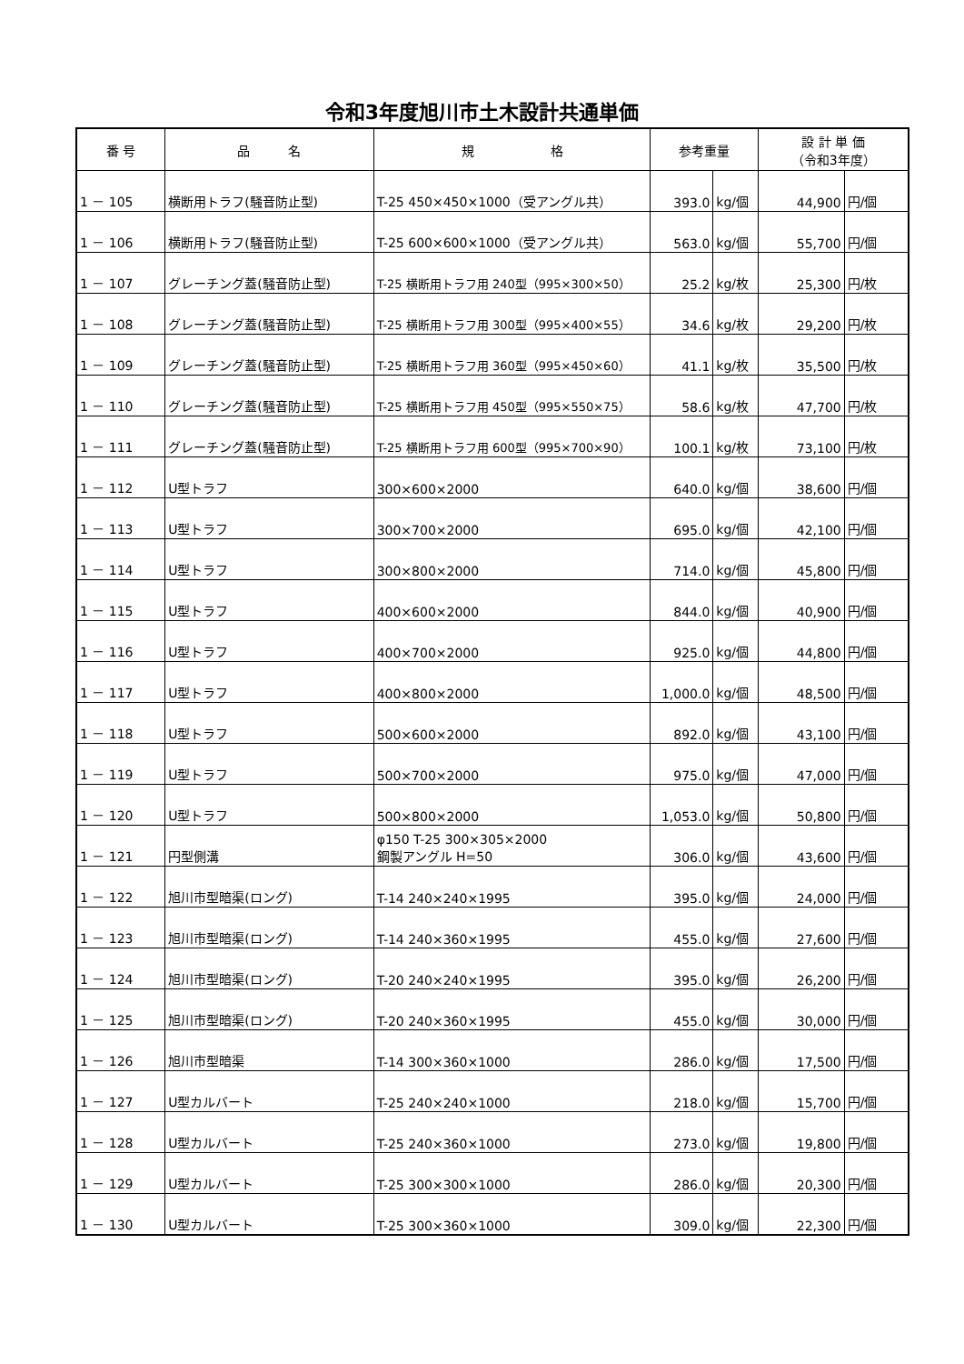令和3年度旭川市土木設計共通単価
| 番 号 | 品 名 | 規 格 | 参考重量 | | 設 計 単 価 （令和3年度） | |
| --- | --- | --- | --- | --- | --- | --- |
| 1 － 105 | 横断用トラフ(騒音防止型) | T-25 450×450×1000（受アングル共） | 393.0 | kg/個 | 44,900 | 円/個 |
| 1 － 106 | 横断用トラフ(騒音防止型) | T-25 600×600×1000（受アングル共） | 563.0 | kg/個 | 55,700 | 円/個 |
| 1 － 107 | グレーチング蓋(騒音防止型) | T-25 横断用トラフ用 240型（995×300×50） | 25.2 | kg/枚 | 25,300 | 円/枚 |
| 1 － 108 | グレーチング蓋(騒音防止型) | T-25 横断用トラフ用 300型（995×400×55） | 34.6 | kg/枚 | 29,200 | 円/枚 |
| 1 － 109 | グレーチング蓋(騒音防止型) | T-25 横断用トラフ用 360型（995×450×60） | 41.1 | kg/枚 | 35,500 | 円/枚 |
| 1 － 110 | グレーチング蓋(騒音防止型) | T-25 横断用トラフ用 450型（995×550×75） | 58.6 | kg/枚 | 47,700 | 円/枚 |
| 1 － 111 | グレーチング蓋(騒音防止型) | T-25 横断用トラフ用 600型（995×700×90） | 100.1 | kg/枚 | 73,100 | 円/枚 |
| 1 － 112 | U型トラフ | 300×600×2000 | 640.0 | kg/個 | 38,600 | 円/個 |
| 1 － 113 | U型トラフ | 300×700×2000 | 695.0 | kg/個 | 42,100 | 円/個 |
| 1 － 114 | U型トラフ | 300×800×2000 | 714.0 | kg/個 | 45,800 | 円/個 |
| 1 － 115 | U型トラフ | 400×600×2000 | 844.0 | kg/個 | 40,900 | 円/個 |
| 1 － 116 | U型トラフ | 400×700×2000 | 925.0 | kg/個 | 44,800 | 円/個 |
| 1 － 117 | U型トラフ | 400×800×2000 | 1,000.0 | kg/個 | 48,500 | 円/個 |
| 1 － 118 | U型トラフ | 500×600×2000 | 892.0 | kg/個 | 43,100 | 円/個 |
| 1 － 119 | U型トラフ | 500×700×2000 | 975.0 | kg/個 | 47,000 | 円/個 |
| 1 － 120 | U型トラフ | 500×800×2000 | 1,053.0 | kg/個 | 50,800 | 円/個 |
| 1 － 121 | 円型側溝 | φ150 T-25 300×305×2000 鋼製アングル H=50 | 306.0 | kg/個 | 43,600 | 円/個 |
| 1 － 122 | 旭川市型暗渠(ロング) | T-14 240×240×1995 | 395.0 | kg/個 | 24,000 | 円/個 |
| 1 － 123 | 旭川市型暗渠(ロング) | T-14 240×360×1995 | 455.0 | kg/個 | 27,600 | 円/個 |
| 1 － 124 | 旭川市型暗渠(ロング) | T-20 240×240×1995 | 395.0 | kg/個 | 26,200 | 円/個 |
| 1 － 125 | 旭川市型暗渠(ロング) | T-20 240×360×1995 | 455.0 | kg/個 | 30,000 | 円/個 |
| 1 － 126 | 旭川市型暗渠 | T-14 300×360×1000 | 286.0 | kg/個 | 17,500 | 円/個 |
| 1 － 127 | U型カルバート | T-25 240×240×1000 | 218.0 | kg/個 | 15,700 | 円/個 |
| 1 － 128 | U型カルバート | T-25 240×360×1000 | 273.0 | kg/個 | 19,800 | 円/個 |
| 1 － 129 | U型カルバート | T-25 300×300×1000 | 286.0 | kg/個 | 20,300 | 円/個 |
| 1 － 130 | U型カルバート | T-25 300×360×1000 | 309.0 | kg/個 | 22,300 | 円/個 |